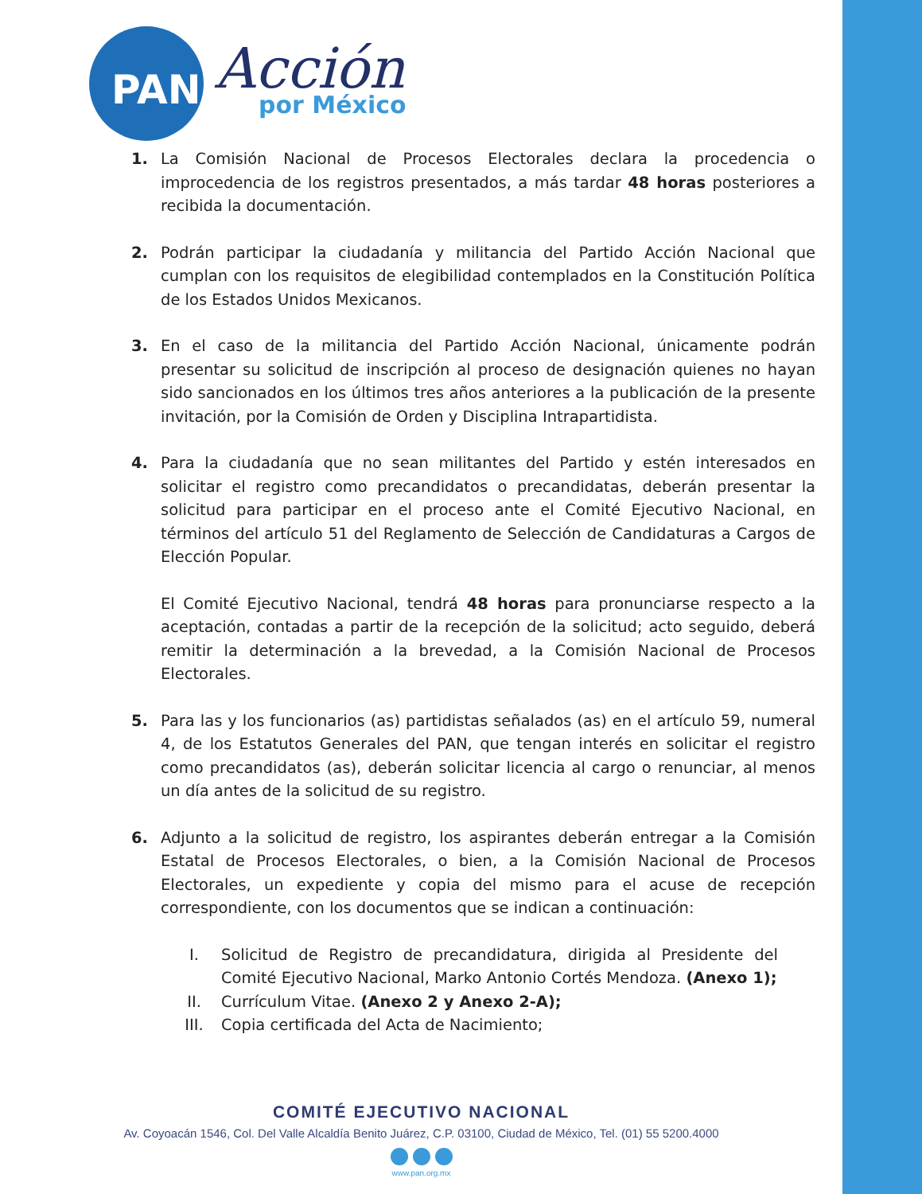PAN
Acción
por México
1. La Comisión Nacional de Procesos Electorales declara la procedencia o improcedencia de los registros presentados, a más tardar 48 horas posteriores a recibida la documentación.
2. Podrán participar la ciudadanía y militancia del Partido Acción Nacional que cumplan con los requisitos de elegibilidad contemplados en la Constitución Política de los Estados Unidos Mexicanos.
3. En el caso de la militancia del Partido Acción Nacional, únicamente podrán presentar su solicitud de inscripción al proceso de designación quienes no hayan sido sancionados en los últimos tres años anteriores a la publicación de la presente invitación, por la Comisión de Orden y Disciplina Intrapartidista.
4. Para la ciudadanía que no sean militantes del Partido y estén interesados en solicitar el registro como precandidatos o precandidatas, deberán presentar la solicitud para participar en el proceso ante el Comité Ejecutivo Nacional, en términos del artículo 51 del Reglamento de Selección de Candidaturas a Cargos de Elección Popular.
El Comité Ejecutivo Nacional, tendrá 48 horas para pronunciarse respecto a la aceptación, contadas a partir de la recepción de la solicitud; acto seguido, deberá remitir la determinación a la brevedad, a la Comisión Nacional de Procesos Electorales.
5. Para las y los funcionarios (as) partidistas señalados (as) en el artículo 59, numeral 4, de los Estatutos Generales del PAN, que tengan interés en solicitar el registro como precandidatos (as), deberán solicitar licencia al cargo o renunciar, al menos un día antes de la solicitud de su registro.
6. Adjunto a la solicitud de registro, los aspirantes deberán entregar a la Comisión Estatal de Procesos Electorales, o bien, a la Comisión Nacional de Procesos Electorales, un expediente y copia del mismo para el acuse de recepción correspondiente, con los documentos que se indican a continuación:
I. Solicitud de Registro de precandidatura, dirigida al Presidente del Comité Ejecutivo Nacional, Marko Antonio Cortés Mendoza. (Anexo 1);
II. Currículum Vitae. (Anexo 2 y Anexo 2-A);
III. Copia certificada del Acta de Nacimiento;
COMITÉ EJECUTIVO NACIONAL
Av. Coyoacán 1546, Col. Del Valle Alcaldía Benito Juárez, C.P. 03100, Ciudad de México, Tel. (01) 55 5200.4000
www.pan.org.mx